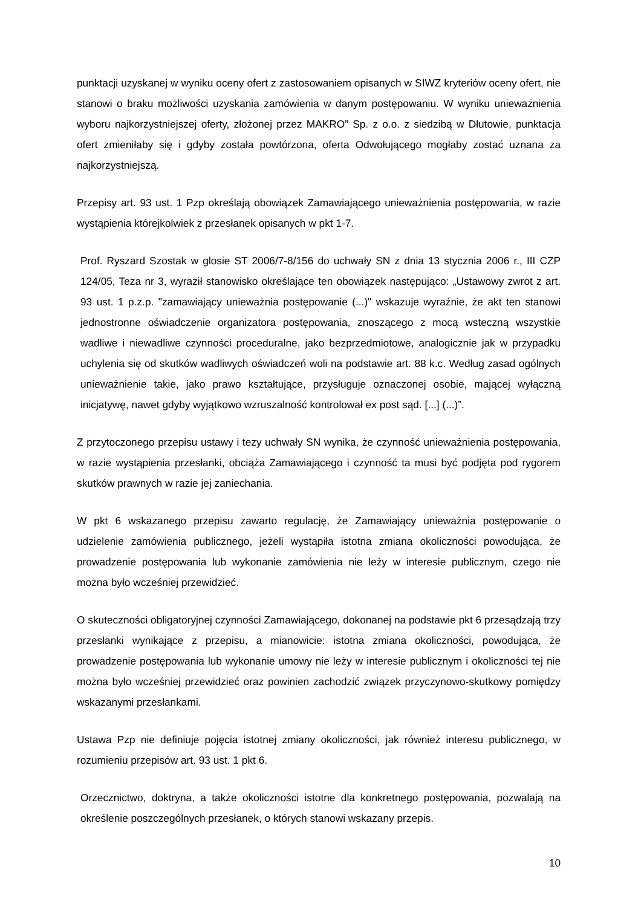punktacji uzyskanej w wyniku oceny ofert z zastosowaniem opisanych w SIWZ kryteriów oceny ofert, nie stanowi o braku możliwości uzyskania zamówienia w danym postępowaniu. W wyniku unieważnienia wyboru najkorzystniejszej oferty, złożonej przez MAKRO” Sp. z o.o. z siedzibą w Dłutowie, punktacja ofert zmieniłaby się i gdyby została powtórzona, oferta Odwołującego mogłaby zostać uznana za najkorzystniejszą.
Przepisy art. 93 ust. 1 Pzp określają obowiązek Zamawiającego unieważnienia postępowania, w razie wystąpienia którejkolwiek z przesłanek opisanych w pkt 1-7.
Prof. Ryszard Szostak w glosie ST 2006/7-8/156 do uchwały SN z dnia 13 stycznia 2006 r., III CZP 124/05, Teza nr 3, wyraził stanowisko określające ten obowiązek następująco: „Ustawowy zwrot z art. 93 ust. 1 p.z.p. "zamawiający unieważnia postępowanie (...)" wskazuje wyraźnie, że akt ten stanowi jednostronne oświadczenie organizatora postępowania, znoszącego z mocą wsteczną wszystkie wadliwe i niewadliwe czynności proceduralne, jako bezprzedmiotowe, analogicznie jak w przypadku uchylenia się od skutków wadliwych oświadczeń woli na podstawie art. 88 k.c. Według zasad ogólnych unieważnienie takie, jako prawo kształtujące, przysługuje oznaczonej osobie, mającej wyłączną inicjatywę, nawet gdyby wyjątkowo wzruszalność kontrolował ex post sąd. [...] (...)”.
Z przytoczonego przepisu ustawy i tezy uchwały SN wynika, że czynność unieważnienia postępowania, w razie wystąpienia przesłanki, obciąża Zamawiającego i czynność ta musi być podjęta pod rygorem skutków prawnych w razie jej zaniechania.
W pkt 6 wskazanego przepisu zawarto regulację, że Zamawiający unieważnia postępowanie o udzielenie zamówienia publicznego, jeżeli wystąpiła istotna zmiana okoliczności powodująca, że prowadzenie postępowania lub wykonanie zamówienia nie leży w interesie publicznym, czego nie można było wcześniej przewidzieć.
O skuteczności obligatoryjnej czynności Zamawiającego, dokonanej na podstawie pkt 6 przesądzają trzy przesłanki wynikające z przepisu, a mianowicie: istotna zmiana okoliczności, powodująca, że prowadzenie postępowania lub wykonanie umowy nie leży w interesie publicznym i okoliczności tej nie można było wcześniej przewidzieć oraz powinien zachodzić związek przyczynowo-skutkowy pomiędzy wskazanymi przesłankami.
Ustawa Pzp nie definiuje pojęcia istotnej zmiany okoliczności, jak również interesu publicznego, w rozumieniu przepisów art. 93 ust. 1 pkt 6.
Orzecznictwo, doktryna, a także okoliczności istotne dla konkretnego postępowania, pozwalają na określenie poszczególnych przesłanek, o których stanowi wskazany przepis.
10